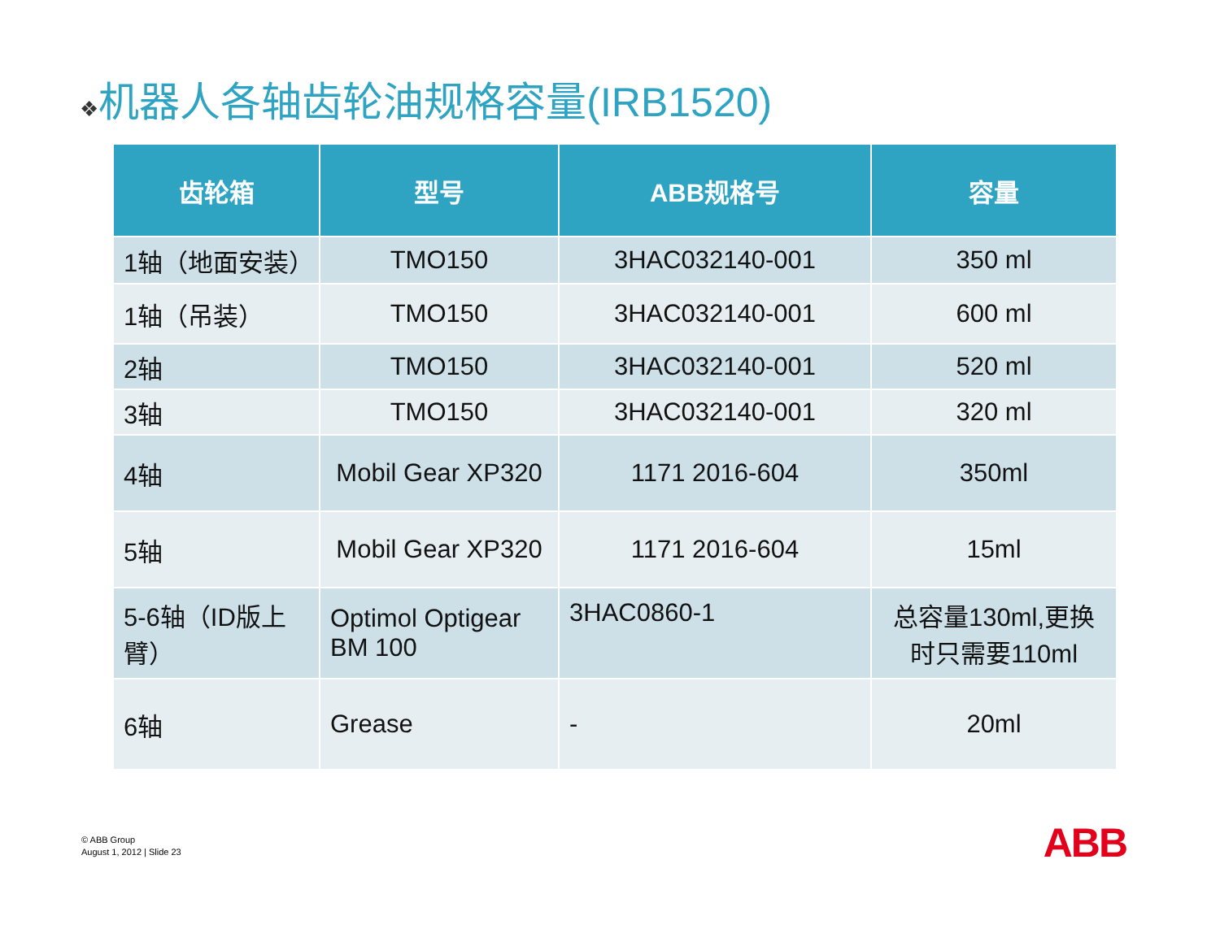❖机器人各轴齿轮油规格容量(IRB1520)
| 齿轮箱 | 型号 | ABB规格号 | 容量 |
| --- | --- | --- | --- |
| 1轴（地面安装） | TMO150 | 3HAC032140-001 | 350 ml |
| 1轴（吊装） | TMO150 | 3HAC032140-001 | 600 ml |
| 2轴 | TMO150 | 3HAC032140-001 | 520 ml |
| 3轴 | TMO150 | 3HAC032140-001 | 320 ml |
| 4轴 | Mobil Gear XP320 | 1171 2016-604 | 350ml |
| 5轴 | Mobil Gear XP320 | 1171 2016-604 | 15ml |
| 5-6轴（ID版上臂） | Optimol Optigear BM 100 | 3HAC0860-1 | 总容量130ml,更换时只需要110ml |
| 6轴 | Grease | - | 20ml |
© ABB Group
August 1, 2012 | Slide 23
ABB